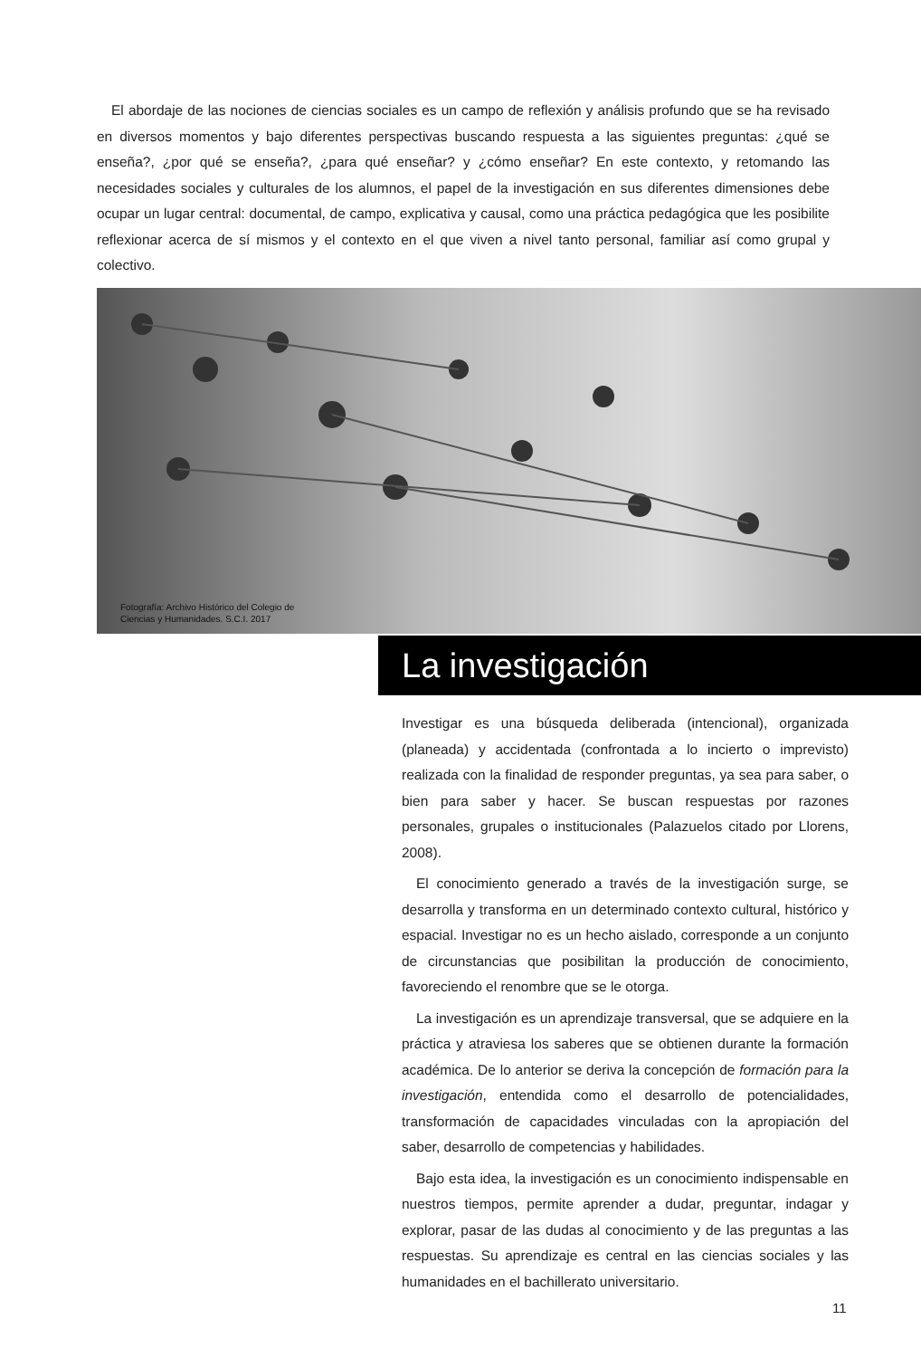El abordaje de las nociones de ciencias sociales es un campo de reflexión y análisis profundo que se ha revisado en diversos momentos y bajo diferentes perspectivas buscando respuesta a las siguientes preguntas: ¿qué se enseña?, ¿por qué se enseña?, ¿para qué enseñar? y ¿cómo enseñar? En este contexto, y retomando las necesidades sociales y culturales de los alumnos, el papel de la investigación en sus diferentes dimensiones debe ocupar un lugar central: documental, de campo, explicativa y causal, como una práctica pedagógica que les posibilite reflexionar acerca de sí mismos y el contexto en el que viven a nivel tanto personal, familiar así como grupal y colectivo.
Fotografía: Archivo Histórico del Colegio de
Ciencias y Humanidades. S.C.I. 2017
La investigación
Investigar es una búsqueda deliberada (intencional), organizada (planeada) y accidentada (confrontada a lo incierto o imprevisto) realizada con la finalidad de responder preguntas, ya sea para saber, o bien para saber y hacer. Se buscan respuestas por razones personales, grupales o institucionales (Palazuelos citado por Llorens, 2008).
El conocimiento generado a través de la investigación surge, se desarrolla y transforma en un determinado contexto cultural, histórico y espacial. Investigar no es un hecho aislado, corresponde a un conjunto de circunstancias que posibilitan la producción de conocimiento, favoreciendo el renombre que se le otorga.
La investigación es un aprendizaje transversal, que se adquiere en la práctica y atraviesa los saberes que se obtienen durante la formación académica. De lo anterior se deriva la concepción de formación para la investigación, entendida como el desarrollo de potencialidades, transformación de capacidades vinculadas con la apropiación del saber, desarrollo de competencias y habilidades.
Bajo esta idea, la investigación es un conocimiento indispensable en nuestros tiempos, permite aprender a dudar, preguntar, indagar y explorar, pasar de las dudas al conocimiento y de las preguntas a las respuestas. Su aprendizaje es central en las ciencias sociales y las humanidades en el bachillerato universitario.
11